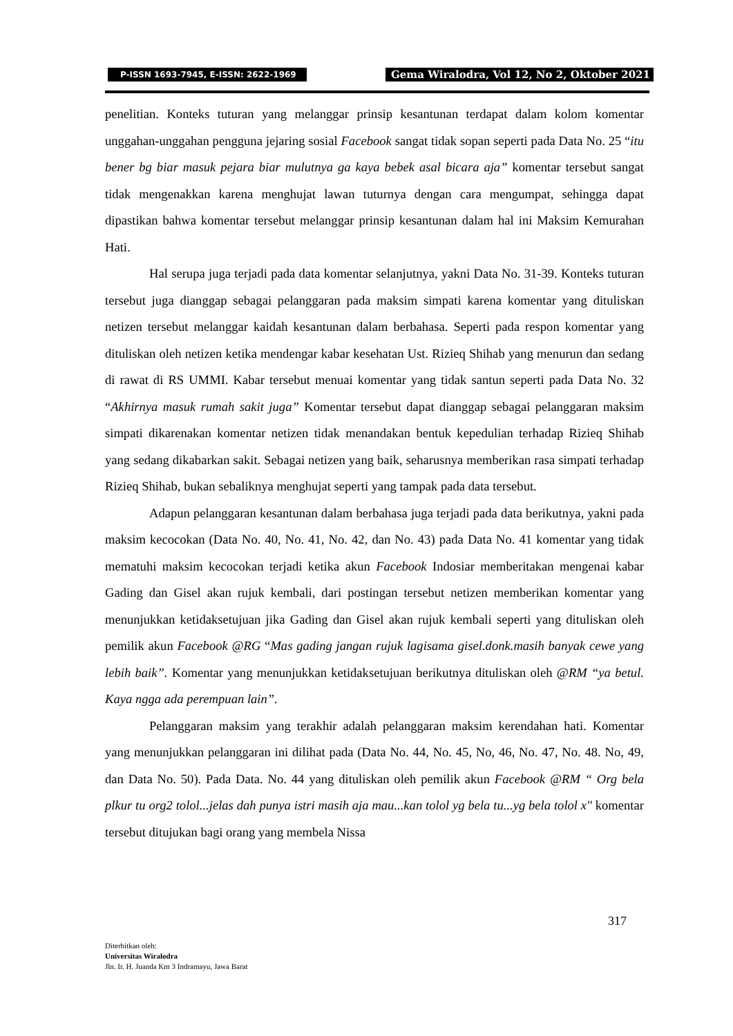P-ISSN 1693-7945, E-ISSN: 2622-1969
Gema Wiralodra, Vol 12, No 2, Oktober 2021
penelitian. Konteks tuturan yang melanggar prinsip kesantunan terdapat dalam kolom komentar unggahan-unggahan pengguna jejaring sosial Facebook sangat tidak sopan seperti pada Data No. 25 “itu bener bg biar masuk pejara biar mulutnya ga kaya bebek asal bicara aja” komentar tersebut sangat tidak mengenakkan karena menghujat lawan tuturnya dengan cara mengumpat, sehingga dapat dipastikan bahwa komentar tersebut melanggar prinsip kesantunan dalam hal ini Maksim Kemurahan Hati.
Hal serupa juga terjadi pada data komentar selanjutnya, yakni Data No. 31-39. Konteks tuturan tersebut juga dianggap sebagai pelanggaran pada maksim simpati karena komentar yang dituliskan netizen tersebut melanggar kaidah kesantunan dalam berbahasa. Seperti pada respon komentar yang dituliskan oleh netizen ketika mendengar kabar kesehatan Ust. Rizieq Shihab yang menurun dan sedang di rawat di RS UMMI. Kabar tersebut menuai komentar yang tidak santun seperti pada Data No. 32 “Akhirnya masuk rumah sakit juga” Komentar tersebut dapat dianggap sebagai pelanggaran maksim simpati dikarenakan komentar netizen tidak menandakan bentuk kepedulian terhadap Rizieq Shihab yang sedang dikabarkan sakit. Sebagai netizen yang baik, seharusnya memberikan rasa simpati terhadap Rizieq Shihab, bukan sebaliknya menghujat seperti yang tampak pada data tersebut.
Adapun pelanggaran kesantunan dalam berbahasa juga terjadi pada data berikutnya, yakni pada maksim kecocokan (Data No. 40, No. 41, No. 42, dan No. 43) pada Data No. 41 komentar yang tidak mematuhi maksim kecocokan terjadi ketika akun Facebook Indosiar memberitakan mengenai kabar Gading dan Gisel akan rujuk kembali, dari postingan tersebut netizen memberikan komentar yang menunjukkan ketidaksetujuan jika Gading dan Gisel akan rujuk kembali seperti yang dituliskan oleh pemilik akun Facebook @RG “Mas gading jangan rujuk lagisama gisel.donk.masih banyak cewe yang lebih baik”. Komentar yang menunjukkan ketidaksetujuan berikutnya dituliskan oleh @RM “ya betul. Kaya ngga ada perempuan lain”.
Pelanggaran maksim yang terakhir adalah pelanggaran maksim kerendahan hati. Komentar yang menunjukkan pelanggaran ini dilihat pada (Data No. 44, No. 45, No, 46, No. 47, No. 48. No, 49, dan Data No. 50). Pada Data. No. 44 yang dituliskan oleh pemilik akun Facebook @RM “ Org bela plkur tu org2 tolol...jelas dah punya istri masih aja mau...kan tolol yg bela tu...yg bela tolol x" komentar tersebut ditujukan bagi orang yang membela Nissa
317
Diterbitkan oleh:
Universitas Wiralodra
Jln. Ir. H. Juanda Km 3 Indramayu, Jawa Barat